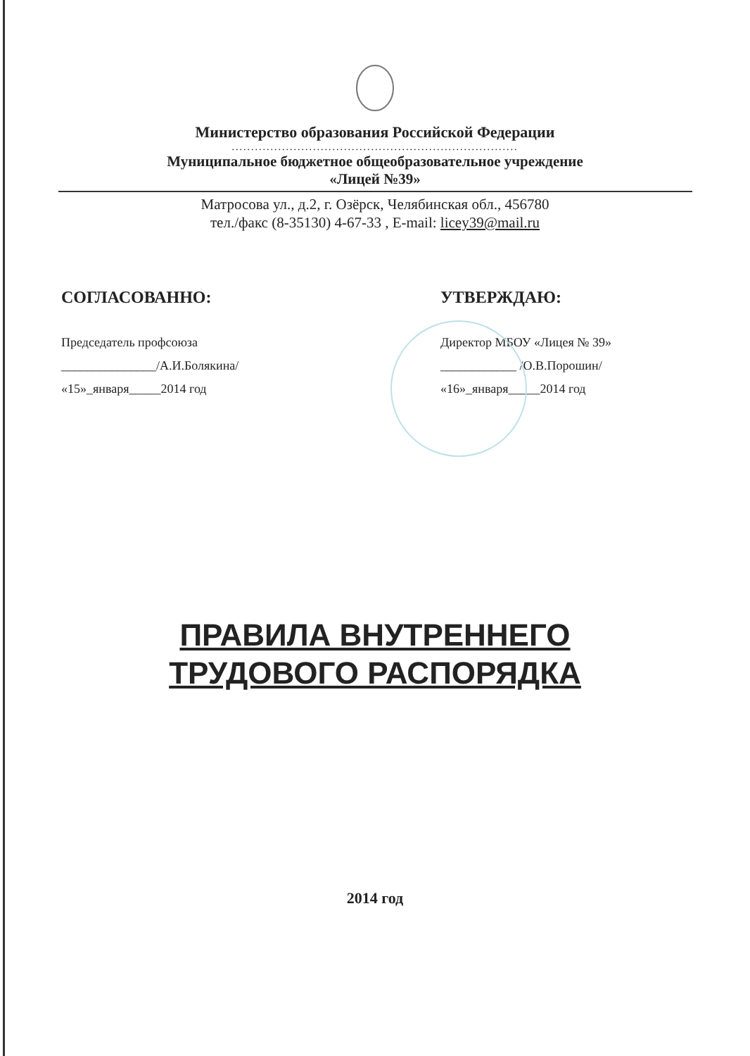Министерство образования Российской Федерации
..........................................................................
Муниципальное бюджетное общеобразовательное учреждение
«Лицей №39»
Матросова ул., д.2, г. Озёрск, Челябинская обл., 456780
тел./факс (8-35130) 4-67-33 , E-mail: licey39@mail.ru
СОГЛАСОВАННО:
Председатель профсоюза
_______________/А.И.Болякина/
«15»_января_____2014 год
УТВЕРЖДАЮ:
Директор МБОУ «Лицея № 39»
____________ /О.В.Порошин/
«16»_января_____2014 год
ПРАВИЛА ВНУТРЕННЕГО
ТРУДОВОГО РАСПОРЯДКА
2014 год